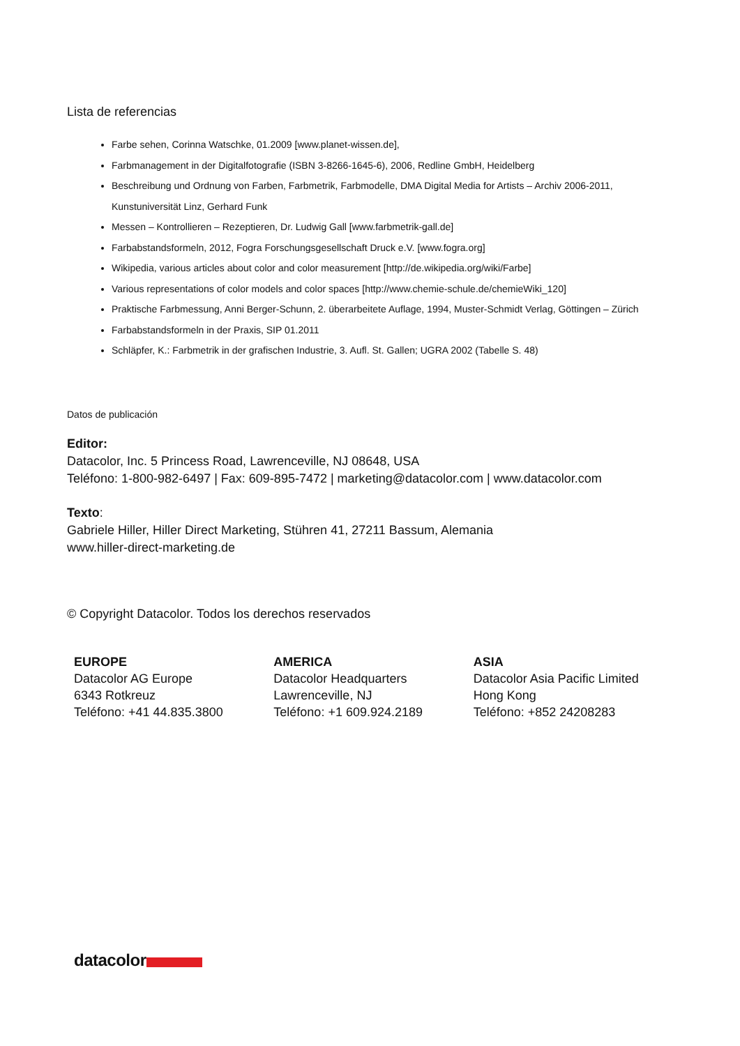Lista de referencias
Farbe sehen, Corinna Watschke, 01.2009 [www.planet-wissen.de],
Farbmanagement in der Digitalfotografie (ISBN 3-8266-1645-6), 2006, Redline GmbH, Heidelberg
Beschreibung und Ordnung von Farben, Farbmetrik, Farbmodelle, DMA Digital Media for Artists – Archiv 2006-2011, Kunstuniversität Linz, Gerhard Funk
Messen – Kontrollieren – Rezeptieren, Dr. Ludwig Gall [www.farbmetrik-gall.de]
Farbabstandsformeln, 2012, Fogra Forschungsgesellschaft Druck e.V. [www.fogra.org]
Wikipedia, various articles about color and color measurement [http://de.wikipedia.org/wiki/Farbe]
Various representations of color models and color spaces [http://www.chemie-schule.de/chemieWiki_120]
Praktische Farbmessung, Anni Berger-Schunn, 2. überarbeitete Auflage, 1994, Muster-Schmidt Verlag, Göttingen – Zürich
Farbabstandsformeln in der Praxis, SIP 01.2011
Schläpfer, K.: Farbmetrik in der grafischen Industrie, 3. Aufl. St. Gallen; UGRA 2002 (Tabelle S. 48)
Datos de publicación
Editor:
Datacolor, Inc. 5 Princess Road, Lawrenceville, NJ 08648, USA
Teléfono: 1-800-982-6497 | Fax: 609-895-7472 | marketing@datacolor.com | www.datacolor.com
Texto:
Gabriele Hiller, Hiller Direct Marketing, Stühren 41, 27211 Bassum, Alemania
www.hiller-direct-marketing.de
© Copyright Datacolor. Todos los derechos reservados
EUROPE
Datacolor AG Europe
6343 Rotkreuz
Teléfono: +41 44.835.3800
AMERICA
Datacolor Headquarters
Lawrenceville, NJ
Teléfono: +1 609.924.2189
ASIA
Datacolor Asia Pacific Limited
Hong Kong
Teléfono: +852 24208283
datacolor